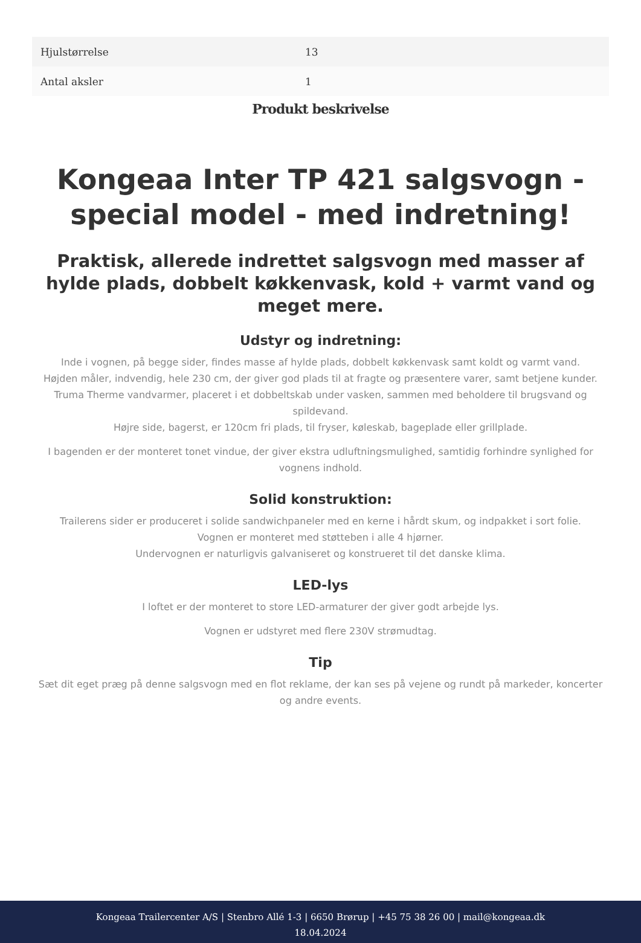| Hjulstørrelse | 13 |
| Antal aksler | 1 |
Produkt beskrivelse
Kongeaa Inter TP 421 salgsvogn - special model - med indretning!
Praktisk, allerede indrettet salgsvogn med masser af hylde plads, dobbelt køkkenvask, kold + varmt vand og meget mere.
Udstyr og indretning:
Inde i vognen, på begge sider, findes masse af hylde plads, dobbelt køkkenvask samt koldt og varmt vand.
Højden måler, indvendig, hele 230 cm, der giver god plads til at fragte og præsentere varer, samt betjene kunder.
Truma Therme vandvarmer, placeret i et dobbeltskab under vasken, sammen med beholdere til brugsvand og spildevand.
Højre side, bagerst, er 120cm fri plads, til fryser, køleskab, bageplade eller grillplade.
I bagenden er der monteret tonet vindue, der giver ekstra udluftningsmulighed, samtidig forhindre synlighed for vognens indhold.
Solid konstruktion:
Trailerens sider er produceret i solide sandwichpaneler med en kerne i hårdt skum, og indpakket i sort folie.
Vognen er monteret med støtteben i alle 4 hjørner.
Undervognen er naturligvis galvaniseret og konstrueret til det danske klima.
LED-lys
I loftet er der monteret to store LED-armaturer der giver godt arbejde lys.
Vognen er udstyret med flere 230V strømudtag.
Tip
Sæt dit eget præg på denne salgsvogn med en flot reklame, der kan ses på vejene og rundt på markeder, koncerter og andre events.
Kongeaa Trailercenter A/S | Stenbro Allé 1-3 | 6650 Brørup | +45 75 38 26 00 | mail@kongeaa.dk
18.04.2024